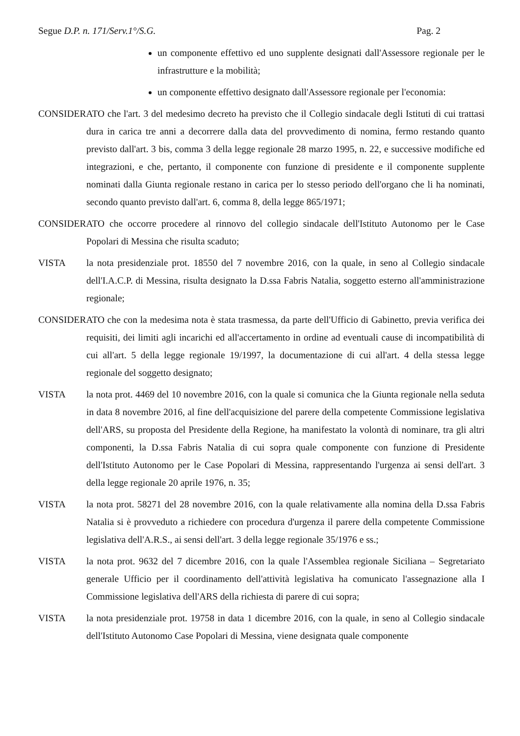Segue D.P. n. 171/Serv.1°/S.G. Pag. 2
un componente effettivo ed uno supplente designati dall'Assessore regionale per le infrastrutture e la mobilità;
un componente effettivo designato dall'Assessore regionale per l'economia:
CONSIDERATO che l'art. 3 del medesimo decreto ha previsto che il Collegio sindacale degli Istituti di cui trattasi dura in carica tre anni a decorrere dalla data del provvedimento di nomina, fermo restando quanto previsto dall'art. 3 bis, comma 3 della legge regionale 28 marzo 1995, n. 22, e successive modifiche ed integrazioni, e che, pertanto, il componente con funzione di presidente e il componente supplente nominati dalla Giunta regionale restano in carica per lo stesso periodo dell'organo che li ha nominati, secondo quanto previsto dall'art. 6, comma 8, della legge 865/1971;
CONSIDERATO che occorre procedere al rinnovo del collegio sindacale dell'Istituto Autonomo per le Case Popolari di Messina che risulta scaduto;
VISTA la nota presidenziale prot. 18550 del 7 novembre 2016, con la quale, in seno al Collegio sindacale dell'I.A.C.P. di Messina, risulta designato la D.ssa Fabris Natalia, soggetto esterno all'amministrazione regionale;
CONSIDERATO che con la medesima nota è stata trasmessa, da parte dell'Ufficio di Gabinetto, previa verifica dei requisiti, dei limiti agli incarichi ed all'accertamento in ordine ad eventuali cause di incompatibilità di cui all'art. 5 della legge regionale 19/1997, la documentazione di cui all'art. 4 della stessa legge regionale del soggetto designato;
VISTA la nota prot. 4469 del 10 novembre 2016, con la quale si comunica che la Giunta regionale nella seduta in data 8 novembre 2016, al fine dell'acquisizione del parere della competente Commissione legislativa dell'ARS, su proposta del Presidente della Regione, ha manifestato la volontà di nominare, tra gli altri componenti, la D.ssa Fabris Natalia di cui sopra quale componente con funzione di Presidente dell'Istituto Autonomo per le Case Popolari di Messina, rappresentando l'urgenza ai sensi dell'art. 3 della legge regionale 20 aprile 1976, n. 35;
VISTA la nota prot. 58271 del 28 novembre 2016, con la quale relativamente alla nomina della D.ssa Fabris Natalia si è provveduto a richiedere con procedura d'urgenza il parere della competente Commissione legislativa dell'A.R.S., ai sensi dell'art. 3 della legge regionale 35/1976 e ss.;
VISTA la nota prot. 9632 del 7 dicembre 2016, con la quale l'Assemblea regionale Siciliana – Segretariato generale Ufficio per il coordinamento dell'attività legislativa ha comunicato l'assegnazione alla I Commissione legislativa dell'ARS della richiesta di parere di cui sopra;
VISTA la nota presidenziale prot. 19758 in data 1 dicembre 2016, con la quale, in seno al Collegio sindacale dell'Istituto Autonomo Case Popolari di Messina, viene designata quale componente